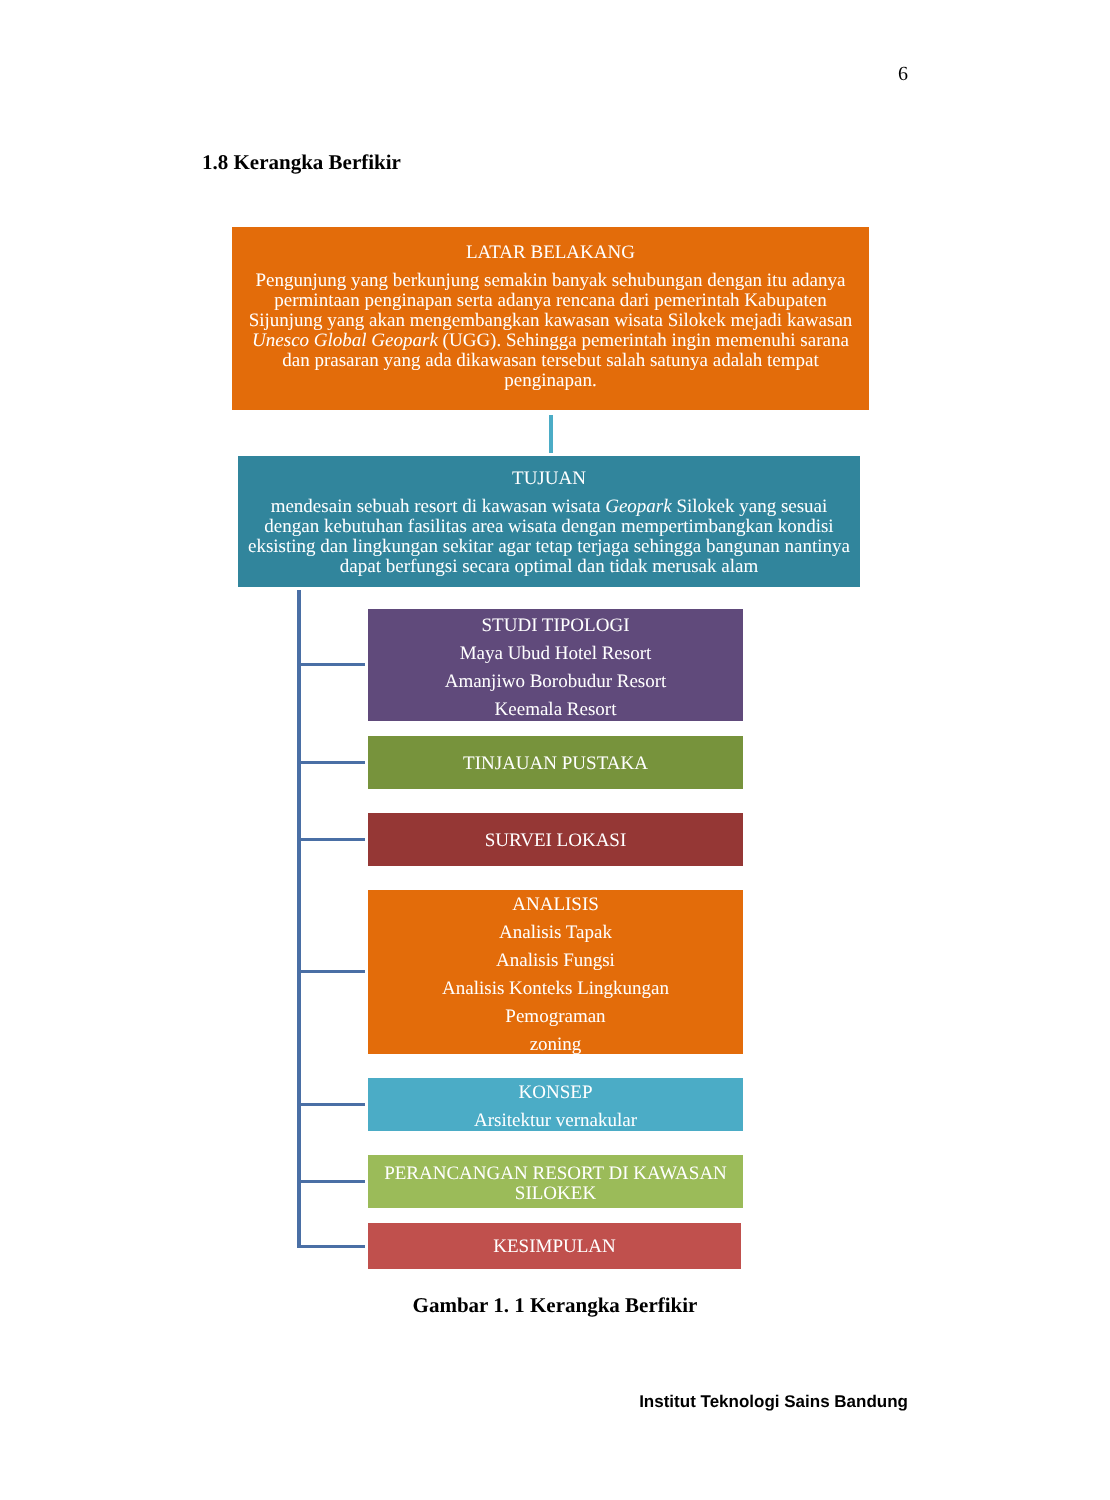6
1.8 Kerangka Berfikir
LATAR BELAKANG
Pengunjung yang berkunjung semakin banyak sehubungan dengan itu adanya permintaan penginapan serta adanya rencana dari pemerintah Kabupaten Sijunjung yang akan mengembangkan kawasan wisata Silokek mejadi kawasan Unesco Global Geopark (UGG). Sehingga pemerintah ingin memenuhi sarana dan prasaran yang ada dikawasan tersebut salah satunya adalah tempat penginapan.
TUJUAN
mendesain sebuah resort di kawasan wisata Geopark Silokek yang sesuai dengan kebutuhan fasilitas area wisata dengan mempertimbangkan kondisi eksisting dan lingkungan sekitar agar tetap terjaga sehingga bangunan nantinya dapat berfungsi secara optimal dan tidak merusak alam
STUDI TIPOLOGI
Maya Ubud Hotel Resort
Amanjiwo Borobudur Resort
Keemala Resort
TINJAUAN PUSTAKA
SURVEI LOKASI
ANALISIS
Analisis Tapak
Analisis Fungsi
Analisis Konteks Lingkungan
Pemograman
zoning
KONSEP
Arsitektur vernakular
PERANCANGAN RESORT DI KAWASAN SILOKEK
KESIMPULAN
Gambar 1. 1 Kerangka Berfikir
Institut Teknologi Sains Bandung